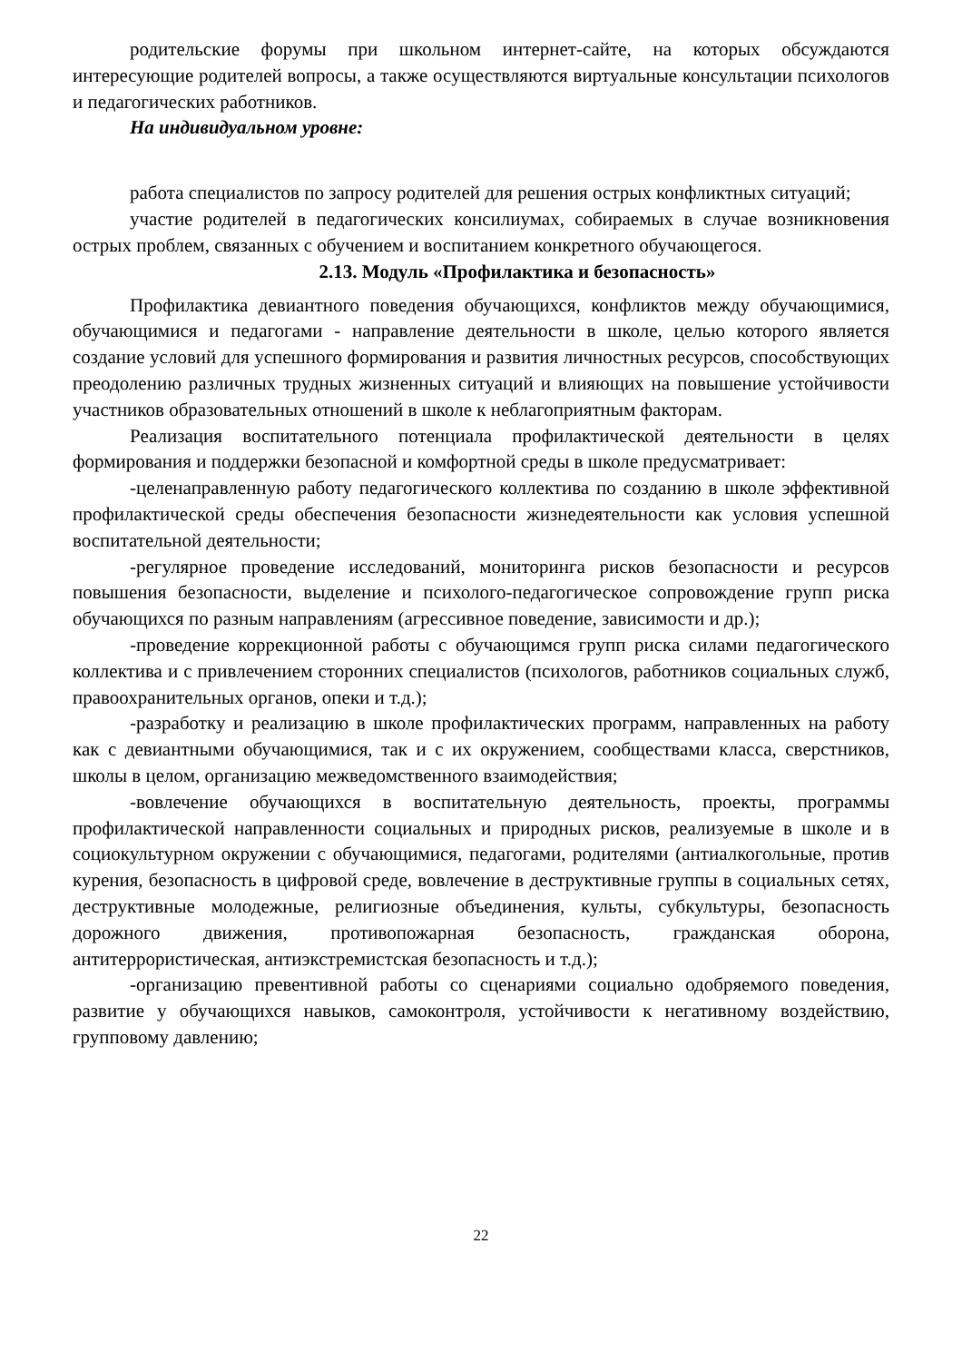родительские форумы при школьном интернет-сайте, на которых обсуждаются интересующие родителей вопросы, а также осуществляются виртуальные консультации психологов и педагогических работников.
На индивидуальном уровне:
работа специалистов по запросу родителей для решения острых конфликтных ситуаций;
участие родителей в педагогических консилиумах, собираемых в случае возникновения острых проблем, связанных с обучением и воспитанием конкретного обучающегося.
2.13. Модуль «Профилактика и безопасность»
Профилактика девиантного поведения обучающихся, конфликтов между обучающимися, обучающимися и педагогами - направление деятельности в школе, целью которого является создание условий для успешного формирования и развития личностных ресурсов, способствующих преодолению различных трудных жизненных ситуаций и влияющих на повышение устойчивости участников образовательных отношений в школе к неблагоприятным факторам.
Реализация воспитательного потенциала профилактической деятельности в целях формирования и поддержки безопасной и комфортной среды в школе предусматривает:
-целенаправленную работу педагогического коллектива по созданию в школе эффективной профилактической среды обеспечения безопасности жизнедеятельности как условия успешной воспитательной деятельности;
-регулярное проведение исследований, мониторинга рисков безопасности и ресурсов повышения безопасности, выделение и психолого-педагогическое сопровождение групп риска обучающихся по разным направлениям (агрессивное поведение, зависимости и др.);
-проведение коррекционной работы с обучающимся групп риска силами педагогического коллектива и с привлечением сторонних специалистов (психологов, работников социальных служб, правоохранительных органов, опеки и т.д.);
-разработку и реализацию в школе профилактических программ, направленных на работу как с девиантными обучающимися, так и с их окружением, сообществами класса, сверстников, школы в целом, организацию межведомственного взаимодействия;
-вовлечение обучающихся в воспитательную деятельность, проекты, программы профилактической направленности социальных и природных рисков, реализуемые в школе и в социокультурном окружении с обучающимися, педагогами, родителями (антиалкогольные, против курения, безопасность в цифровой среде, вовлечение в деструктивные группы в социальных сетях, деструктивные молодежные, религиозные объединения, культы, субкультуры, безопасность дорожного движения, противопожарная безопасность, гражданская оборона, антитеррористическая, антиэкстремистская безопасность и т.д.);
-организацию превентивной работы со сценариями социально одобряемого поведения, развитие у обучающихся навыков, самоконтроля, устойчивости к негативному воздействию, групповому давлению;
22